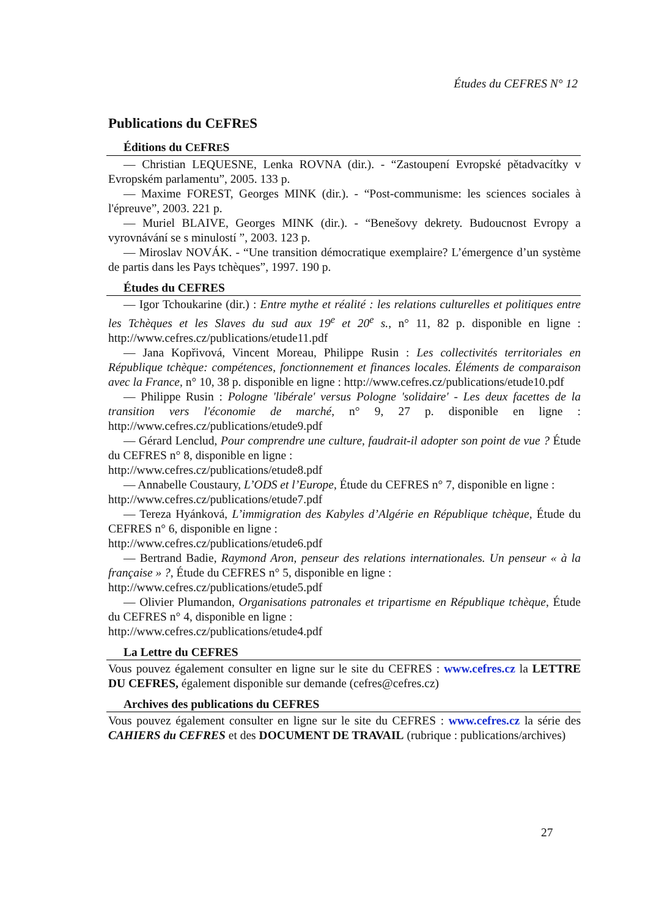Études du CEFRES N° 12
Publications du CEFRES
Éditions du CEFRES
— Christian LEQUESNE, Lenka ROVNA (dir.). - “Zastoupení Evropské pětadvacítky v Evropském parlamentu”, 2005. 133 p.
— Maxime FOREST, Georges MINK (dir.). - “Post-communisme: les sciences sociales à l'épreuve”, 2003. 221 p.
— Muriel BLAIVE, Georges MINK (dir.). - “Benešovy dekrety. Budoucnost Evropy a vyrovnávání se s minulostí ”, 2003. 123 p.
— Miroslav NOVÁK. - “Une transition démocratique exemplaire? L’émergence d’un système de partis dans les Pays tchèques”, 1997. 190 p.
Études du CEFRES
— Igor Tchoukarine (dir.) : Entre mythe et réalité : les relations culturelles et politiques entre les Tchèques et les Slaves du sud aux 19<sup>e</sup> et 20<sup>e</sup> s., n° 11, 82 p. disponible en ligne : http://www.cefres.cz/publications/etude11.pdf
— Jana Kopřivová, Vincent Moreau, Philippe Rusin : Les collectivités territoriales en République tchèque: compétences, fonctionnement et finances locales. Éléments de comparaison avec la France, n° 10, 38 p. disponible en ligne : http://www.cefres.cz/publications/etude10.pdf
— Philippe Rusin : Pologne 'libérale' versus Pologne 'solidaire' - Les deux facettes de la transition vers l'économie de marché, n° 9, 27 p. disponible en ligne : http://www.cefres.cz/publications/etude9.pdf
— Gérard Lenclud, Pour comprendre une culture, faudrait-il adopter son point de vue ? Étude du CEFRES n° 8, disponible en ligne :
http://www.cefres.cz/publications/etude8.pdf
— Annabelle Coustaury, L’ODS et l’Europe, Étude du CEFRES n° 7, disponible en ligne :
http://www.cefres.cz/publications/etude7.pdf
— Tereza Hyánková, L’immigration des Kabyles d’Algérie en République tchèque, Étude du CEFRES n° 6, disponible en ligne :
http://www.cefres.cz/publications/etude6.pdf
— Bertrand Badie, Raymond Aron, penseur des relations internationales. Un penseur « à la française » ?, Étude du CEFRES n° 5, disponible en ligne :
http://www.cefres.cz/publications/etude5.pdf
— Olivier Plumandon, Organisations patronales et tripartisme en République tchèque, Étude du CEFRES n° 4, disponible en ligne :
http://www.cefres.cz/publications/etude4.pdf
La Lettre du CEFRES
Vous pouvez également consulter en ligne sur le site du CEFRES : www.cefres.cz la LETTRE DU CEFRES, également disponible sur demande (cefres@cefres.cz)
Archives des publications du CEFRES
Vous pouvez également consulter en ligne sur le site du CEFRES : www.cefres.cz la série des CAHIERS du CEFRES et des DOCUMENT DE TRAVAIL (rubrique : publications/archives)
27